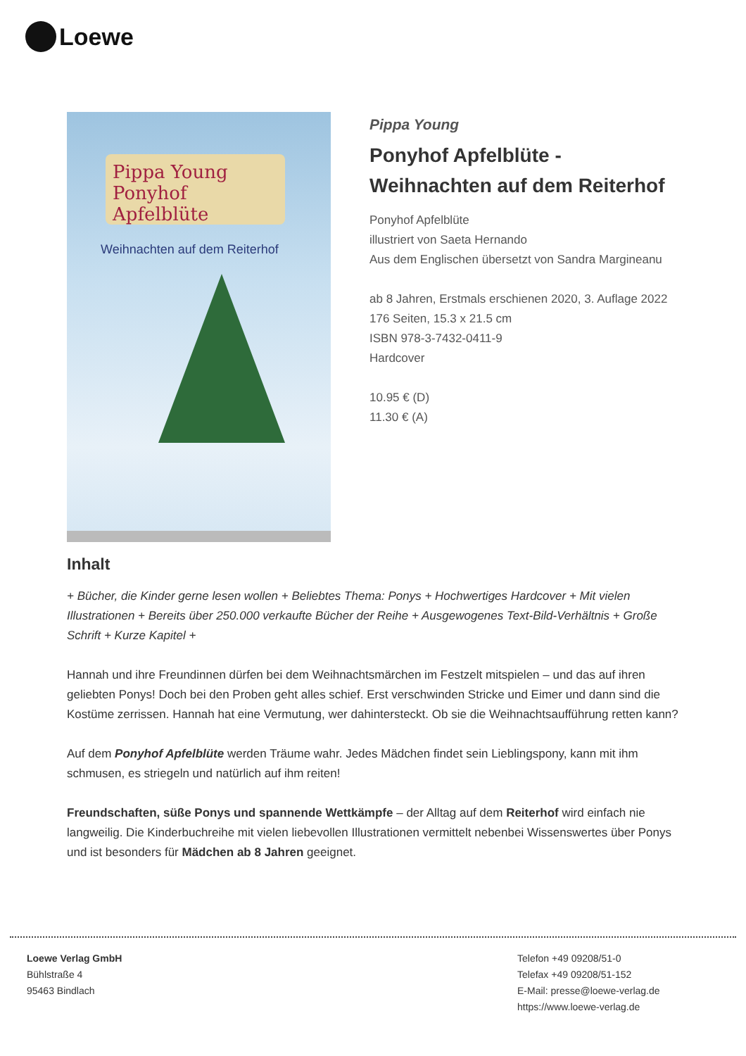Loewe
Pippa Young
Ponyhof Apfelblüte
Weihnachten auf dem Reiterhof
Pippa Young
Ponyhof Apfelblüte -
Weihnachten auf dem Reiterhof
Ponyhof Apfelblüte
illustriert von Saeta Hernando
Aus dem Englischen übersetzt von Sandra Margineanu
ab 8 Jahren, Erstmals erschienen 2020, 3. Auflage 2022
176 Seiten, 15.3 x 21.5 cm
ISBN 978-3-7432-0411-9
Hardcover
10.95 € (D)
11.30 € (A)
Inhalt
+ Bücher, die Kinder gerne lesen wollen + Beliebtes Thema: Ponys + Hochwertiges Hardcover + Mit vielen Illustrationen + Bereits über 250.000 verkaufte Bücher der Reihe + Ausgewogenes Text-Bild-Verhältnis + Große Schrift + Kurze Kapitel +
Hannah und ihre Freundinnen dürfen bei dem Weihnachtsmärchen im Festzelt mitspielen – und das auf ihren geliebten Ponys! Doch bei den Proben geht alles schief. Erst verschwinden Stricke und Eimer und dann sind die Kostüme zerrissen. Hannah hat eine Vermutung, wer dahintersteckt. Ob sie die Weihnachtsaufführung retten kann?
Auf dem Ponyhof Apfelblüte werden Träume wahr. Jedes Mädchen findet sein Lieblingspony, kann mit ihm schmusen, es striegeln und natürlich auf ihm reiten!
Freundschaften, süße Ponys und spannende Wettkämpfe – der Alltag auf dem Reiterhof wird einfach nie langweilig. Die Kinderbuchreihe mit vielen liebevollen Illustrationen vermittelt nebenbei Wissenswertes über Ponys und ist besonders für Mädchen ab 8 Jahren geeignet.
Loewe Verlag GmbH
Bühlstraße 4
95463 Bindlach
Telefon +49 09208/51-0
Telefax +49 09208/51-152
E-Mail: presse@loewe-verlag.de
https://www.loewe-verlag.de